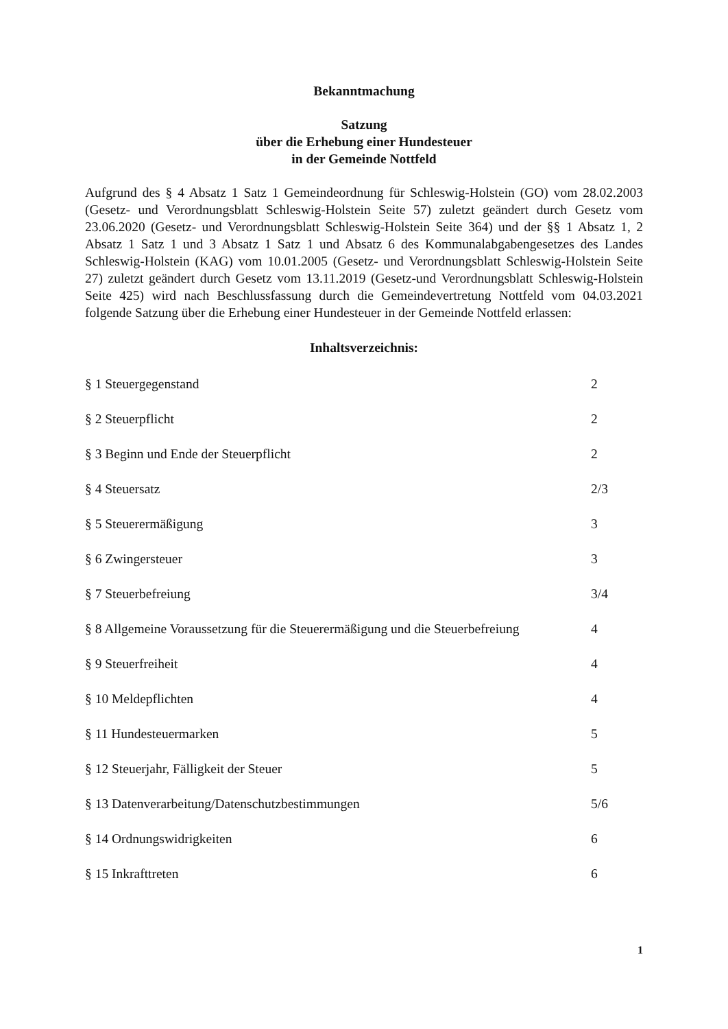Bekanntmachung
Satzung
über die Erhebung einer Hundesteuer
in der Gemeinde Nottfeld
Aufgrund des § 4 Absatz 1 Satz 1 Gemeindeordnung für Schleswig-Holstein (GO) vom 28.02.2003 (Gesetz- und Verordnungsblatt Schleswig-Holstein Seite 57) zuletzt geändert durch Gesetz vom 23.06.2020 (Gesetz- und Verordnungsblatt Schleswig-Holstein Seite 364) und der §§ 1 Absatz 1, 2 Absatz 1 Satz 1 und 3 Absatz 1 Satz 1 und Absatz 6 des Kommunalabgabengesetzes des Landes Schleswig-Holstein (KAG) vom 10.01.2005 (Gesetz- und Verordnungsblatt Schleswig-Holstein Seite 27) zuletzt geändert durch Gesetz vom 13.11.2019 (Gesetz-und Verordnungsblatt Schleswig-Holstein Seite 425) wird nach Beschlussfassung durch die Gemeindevertretung Nottfeld vom 04.03.2021 folgende Satzung über die Erhebung einer Hundesteuer in der Gemeinde Nottfeld erlassen:
Inhaltsverzeichnis:
§ 1 Steuergegenstand 2
§ 2 Steuerpflicht 2
§ 3 Beginn und Ende der Steuerpflicht 2
§ 4 Steuersatz 2/3
§ 5 Steuerermäßigung 3
§ 6 Zwingersteuer 3
§ 7 Steuerbefreiung 3/4
§ 8 Allgemeine Voraussetzung für die Steuerermäßigung und die Steuerbefreiung 4
§ 9 Steuerfreiheit 4
§ 10 Meldepflichten 4
§ 11 Hundesteuermarken 5
§ 12 Steuerjahr, Fälligkeit der Steuer 5
§ 13 Datenverarbeitung/Datenschutzbestimmungen 5/6
§ 14 Ordnungswidrigkeiten 6
§ 15 Inkrafttreten 6
1